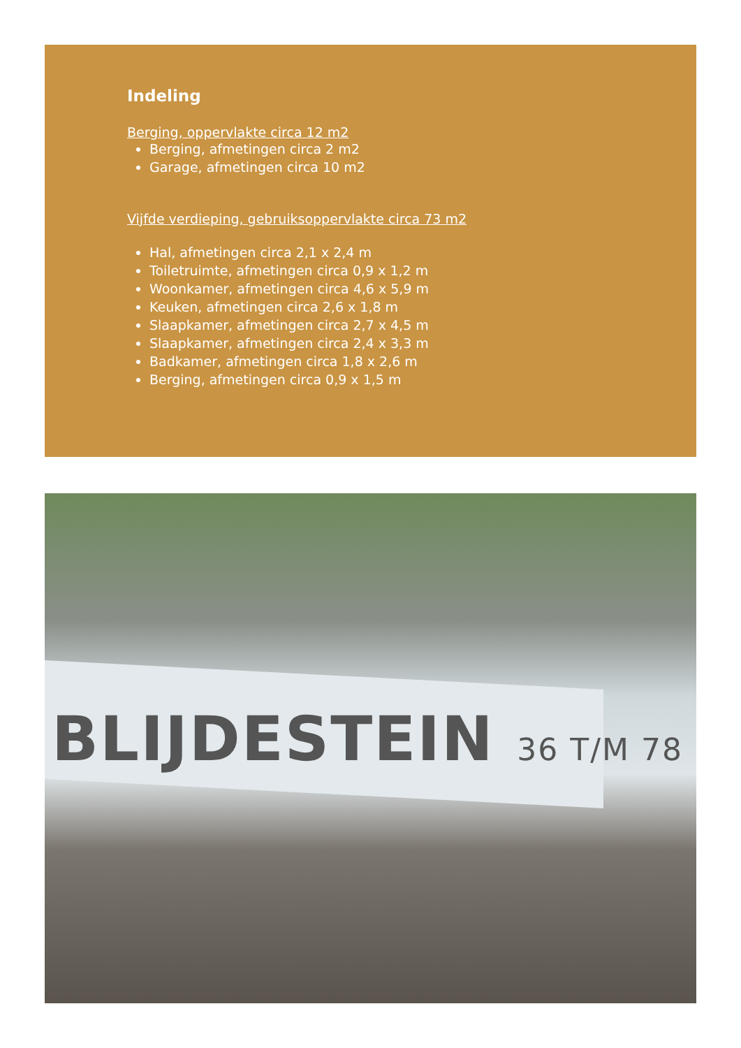Indeling
Berging, oppervlakte circa 12 m2
Berging, afmetingen circa 2 m2
Garage, afmetingen circa 10 m2
Vijfde verdieping, gebruiksoppervlakte circa 73 m2
Hal, afmetingen circa 2,1 x 2,4 m
Toiletruimte, afmetingen circa 0,9 x 1,2 m
Woonkamer, afmetingen circa 4,6 x 5,9 m
Keuken, afmetingen circa 2,6 x 1,8 m
Slaapkamer, afmetingen circa 2,7 x 4,5 m
Slaapkamer, afmetingen circa 2,4 x 3,3 m
Badkamer, afmetingen circa 1,8 x 2,6 m
Berging, afmetingen circa 0,9 x 1,5 m
BLIJDESTEIN 36 T/M 78